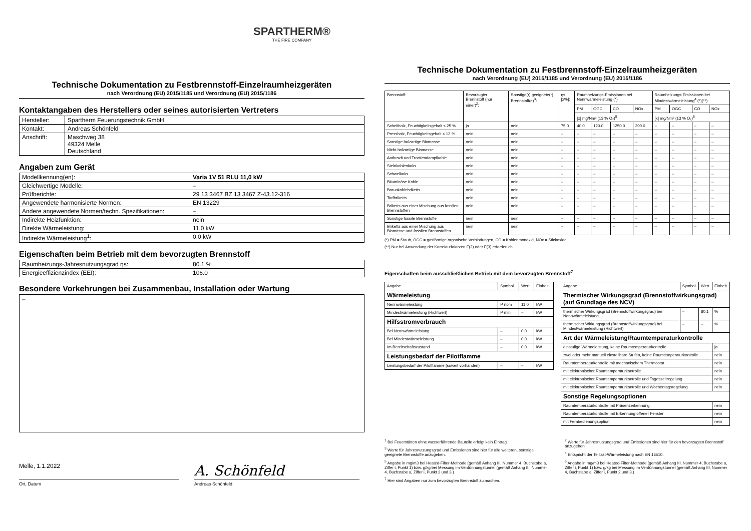SPARTHERM®
THE FIRE COMPANY
Technische Dokumentation zu Festbrennstoff-Einzelraumheizgeräten
nach Verordnung (EU) 2015/1185 und Verordnung (EU) 2015/1186
Kontaktangaben des Herstellers oder seines autorisierten Vertreters
| Hersteller: | Spartherm Feuerungstechnik GmbH |
| Kontakt: | Andreas Schönfeld |
| Anschrift: | Maschweg 38 49324 Melle Deutschland |
Angaben zum Gerät
| Modellkennung(en): | Varia 1V 51 RLU 11,0 kW |
| Gleichwertige Modelle: | – |
| Prüfberichte: | 29 13 3467 BZ 13 3467 Z-43.12-316 |
| Angewendete harmonisierte Normen: | EN 13229 |
| Andere angewendete Normen/techn. Spezifikationen: | – |
| Indirekte Heizfunktion: | nein |
| Direkte Wärmeleistung: | 11.0 kW |
| Indirekte Wärmeleistung<sup>1</sup>: | 0.0 kW |
Eigenschaften beim Betrieb mit dem bevorzugten Brennstoff
| Raumheizungs-Jahresnutzungsgrad ηs: | 80.1 % |
| Energieeffizienzindex (EEI): | 106.0 |
Besondere Vorkehrungen bei Zusammenbau, Installation oder Wartung
–
Melle, 1.1.2022
A. Schönfeld
Ort, Datum Andreas Schönfeld
Technische Dokumentation zu Festbrennstoff-Einzelraumheizgeräten
nach Verordnung (EU) 2015/1185 und Verordnung (EU) 2015/1186
| Brennstoff: | Bevorzugter Brennstoff (nur einer)<sup>2</sup>: | Sonstige(r) geeignete(r) Brennstoff(e)<sup>3</sup>: | ηs [x%]: | Raumheizungs-Emissionen bei Nennwärmeleistung (*) | | | | Raumheizungs-Emissionen bei Mindestwärmeleistung<sup>4</sup> (*)(**) | | | |
| --- | --- | --- | --- | --- | --- | --- | --- | --- | --- | --- | --- |
| | | | | PM | OGC | CO | NOx | PM | OGC | CO | NOx |
| | | | | [x] mg/Nm³ (13 % O₂)<sup>5</sup> | | | | [x] mg/Nm³ (13 % O₂)<sup>6</sup> | | | |
| Scheitholz, Feuchtigkeitsgehalt ≤ 25 % | ja | nein | 75.0 | 40.0 | 120.0 | 1250.0 | 200.0 | – | – | – | – |
| Pressholz, Feuchtigkeitsgehalt < 12 % | nein | nein | – | – | – | – | – | – | – | – | – |
| Sonstige holzartige Biomasse | nein | nein | – | – | – | – | – | – | – | – | – |
| Nicht-holzartige Biomasse | nein | nein | – | – | – | – | – | – | – | – | – |
| Anthrazit und Trockendampfkohle | nein | nein | – | – | – | – | – | – | – | – | – |
| Steinkohlenkoks | nein | nein | – | – | – | – | – | – | – | – | – |
| Schwelkoks | nein | nein | – | – | – | – | – | – | – | – | – |
| Bituminöse Kohle | nein | nein | – | – | – | – | – | – | – | – | – |
| Braunkohlebriketts | nein | nein | – | – | – | – | – | – | – | – | – |
| Torfbriketts | nein | nein | – | – | – | – | – | – | – | – | – |
| Briketts aus einer Mischung aus fossilen Brennstoffen | nein | nein | – | – | – | – | – | – | – | – | – |
| Sonstige fossile Brennstoffe | nein | nein | – | – | – | – | – | – | – | – | – |
| Briketts aus einer Mischung aus Biomasse und fossilen Brennstoffen | nein | nein | – | – | – | – | – | – | – | – | – |
(*) PM = Staub, OGC = gasförmige organische Verbindungen, CO = Kohlenmonoxid, NOx = Stickoxide
(**) Nur bei Anwendung der Korrekturfaktoren F(2) oder F(3) erforderlich.
Eigenschaften beim ausschließlichen Betrieb mit dem bevorzugten Brennstoff<sup>7</sup>
| Angabe | Symbol | Wert | Einheit |
| Wärmeleistung | | | |
| Nennwärmeleistung | P nom | 11.0 | kW |
| Mindestwärmeleistung (Richtwert) | P min | – | kW |
| Hilfsstromverbrauch | | | |
| Bei Nennwärmeleistung | – | 0.0 | kW |
| Bei Mindestwärmeleistung | – | 0.0 | kW |
| Im Bereitschaftszustand | – | 0.0 | kW |
| Leistungsbedarf der Pilotflamme | | | |
| Leistungsbedarf der Pilotflamme (soweit vorhanden) | – | – | kW |
| Angabe | Symbol | Wert | Einheit |
| Thermischer Wirkungsgrad (Brennstoffwirkungsgrad) (auf Grundlage des NCV) | | | |
| thermischer Wirkungsgrad (Brennstoffwirkungsgrad) bei Nennwärmeleistung | – | 80.1 | % |
| thermischer Wirkungsgrad (Brennstoffwirkungsgrad) bei Mindestwärmeleistung (Richtwert) | – | – | % |
| Art der Wärmeleistung/Raumtemperaturkontrolle | | | |
| einstufige Wärmeleistung, keine Raumtemperaturkontrolle | | | ja |
| zwei oder mehr manuell einstellbare Stufen, keine Raumtemperaturkontrolle | | | nein |
| Raumtemperaturkontrolle mit mechanischem Thermostat | | | nein |
| mit elektronischer Raumtemperaturkontrolle | | | nein |
| mit elektronischer Raumtemperaturkontrolle und Tageszeitregelung | | | nein |
| mit elektronischer Raumtemperaturkontrolle und Wochentagsregelung | | | nein |
| Sonstige Regelungsoptionen | | | |
| Raumtemperaturkontrolle mit Präsenzerkennung | | | nein |
| Raumtemperaturkontrolle mit Erkennung offener Fenster | | | nein |
| mit Fernbedienungsoption | | | nein |
<sup>1</sup> Bei Feuerstätten ohne wasserführende Bauteile erfolgt kein Eintrag.
<sup>3</sup> Werte für Jahresnutzungsgrad und Emissionen sind hier für alle weiteren, sonstige geeignete Brennstoffe anzugeben.
<sup>5</sup> Angabe in mg/m3 bei Heated-Filter-Methode (gemäß Anhang III, Nummer 4, Buchstabe a, Ziffer i, Punkt 1) bzw. g/kg bei Messung im Verdünnungstunnel (gemäß Anhang III, Nummer 4, Buchstabe a, Ziffer i, Punkt 2 und 3.)
<sup>7</sup> Hier sind Angaben nur zum bevorzugten Brennstoff zu machen.
<sup>2</sup> Werte für Jahresnutzungsgrad und Emissionen sind hier für den bevorzugten Brennstoff anzugeben.
<sup>4</sup> Entspricht der Teillast-Wärmeleistung nach EN 16510.
<sup>6</sup> Angabe in mg/m3 bei Heated-Filter-Methode (gemäß Anhang III, Nummer 4, Buchstabe a, Ziffer i, Punkt 1) bzw. g/kg bei Messung im Verdünnungstunnel (gemäß Anhang III, Nummer 4, Buchstabe a, Ziffer i, Punkt 2 und 3.)